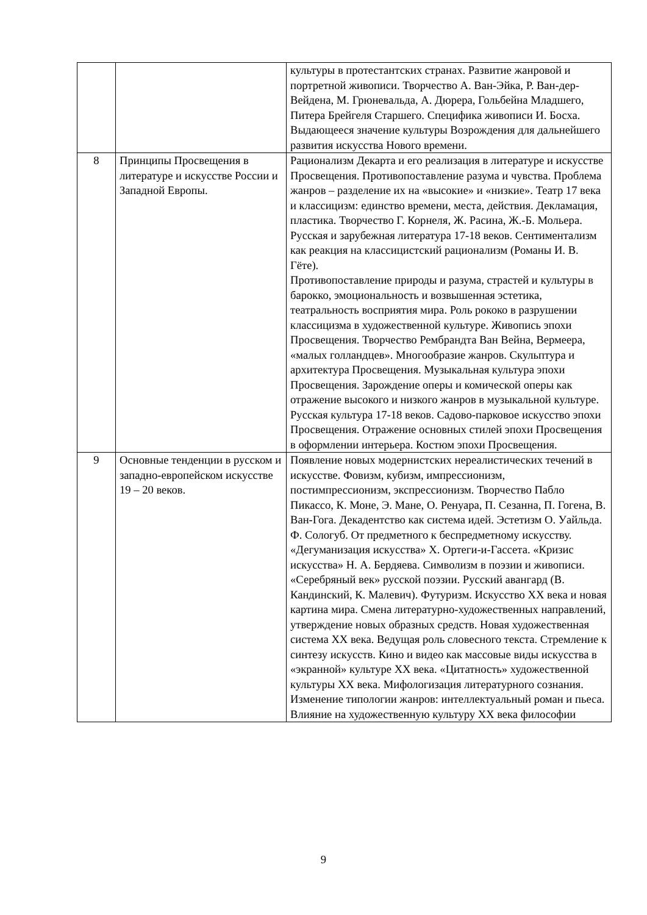| | | культуры в протестантских странах. Развитие жанровой и портретной живописи. Творчество А. Ван-Эйка, Р. Ван-дер-Вейдена, М. Грюневальда, А. Дюрера, Гольбейна Младшего, Питера Брейгеля Старшего. Специфика живописи И. Босха. Выдающееся значение культуры Возрождения для дальнейшего развития искусства Нового времени. |
| 8 | Принципы Просвещения в литературе и искусстве России и Западной Европы. | Рационализм Декарта и его реализация в литературе и искусстве Просвещения. Противопоставление разума и чувства. Проблема жанров – разделение их на «высокие» и «низкие». Театр 17 века и классицизм: единство времени, места, действия. Декламация, пластика. Творчество Г. Корнеля, Ж. Расина, Ж.-Б. Мольера. Русская и зарубежная литература 17-18 веков. Сентиментализм как реакция на классицистский рационализм (Романы И. В. Гёте). Противопоставление природы и разума, страстей и культуры в барокко, эмоциональность и возвышенная эстетика, театральность восприятия мира. Роль рококо в разрушении классицизма в художественной культуре. Живопись эпохи Просвещения. Творчество Рембрандта Ван Вейна, Вермеера, «малых голландцев». Многообразие жанров. Скульптура и архитектура Просвещения. Музыкальная культура эпохи Просвещения. Зарождение оперы и комической оперы как отражение высокого и низкого жанров в музыкальной культуре. Русская культура 17-18 веков. Садово-парковое искусство эпохи Просвещения. Отражение основных стилей эпохи Просвещения в оформлении интерьера. Костюм эпохи Просвещения. |
| 9 | Основные тенденции в русском и западно-европейском искусстве 19 – 20 веков. | Появление новых модернистских нереалистических течений в искусстве. Фовизм, кубизм, импрессионизм, постимпрессионизм, экспрессионизм. Творчество Пабло Пикассо, К. Моне, Э. Мане, О. Ренуара, П. Сезанна, П. Гогена, В. Ван-Гога. Декадентство как система идей. Эстетизм О. Уайльда. Ф. Сологуб. От предметного к беспредметному искусству. «Дегуманизация искусства» Х. Ортеги-и-Гассета. «Кризис искусства» Н. А. Бердяева. Символизм в поэзии и живописи. «Серебряный век» русской поэзии. Русский авангард (В. Кандинский, К. Малевич). Футуризм. Искусство XX века и новая картина мира. Смена литературно-художественных направлений, утверждение новых образных средств. Новая художественная система XX века. Ведущая роль словесного текста. Стремление к синтезу искусств. Кино и видео как массовые виды искусства в «экранной» культуре XX века. «Цитатность» художественной культуры XX века. Мифологизация литературного сознания. Изменение типологии жанров: интеллектуальный роман и пьеса. Влияние на художественную культуру XX века философии |
9